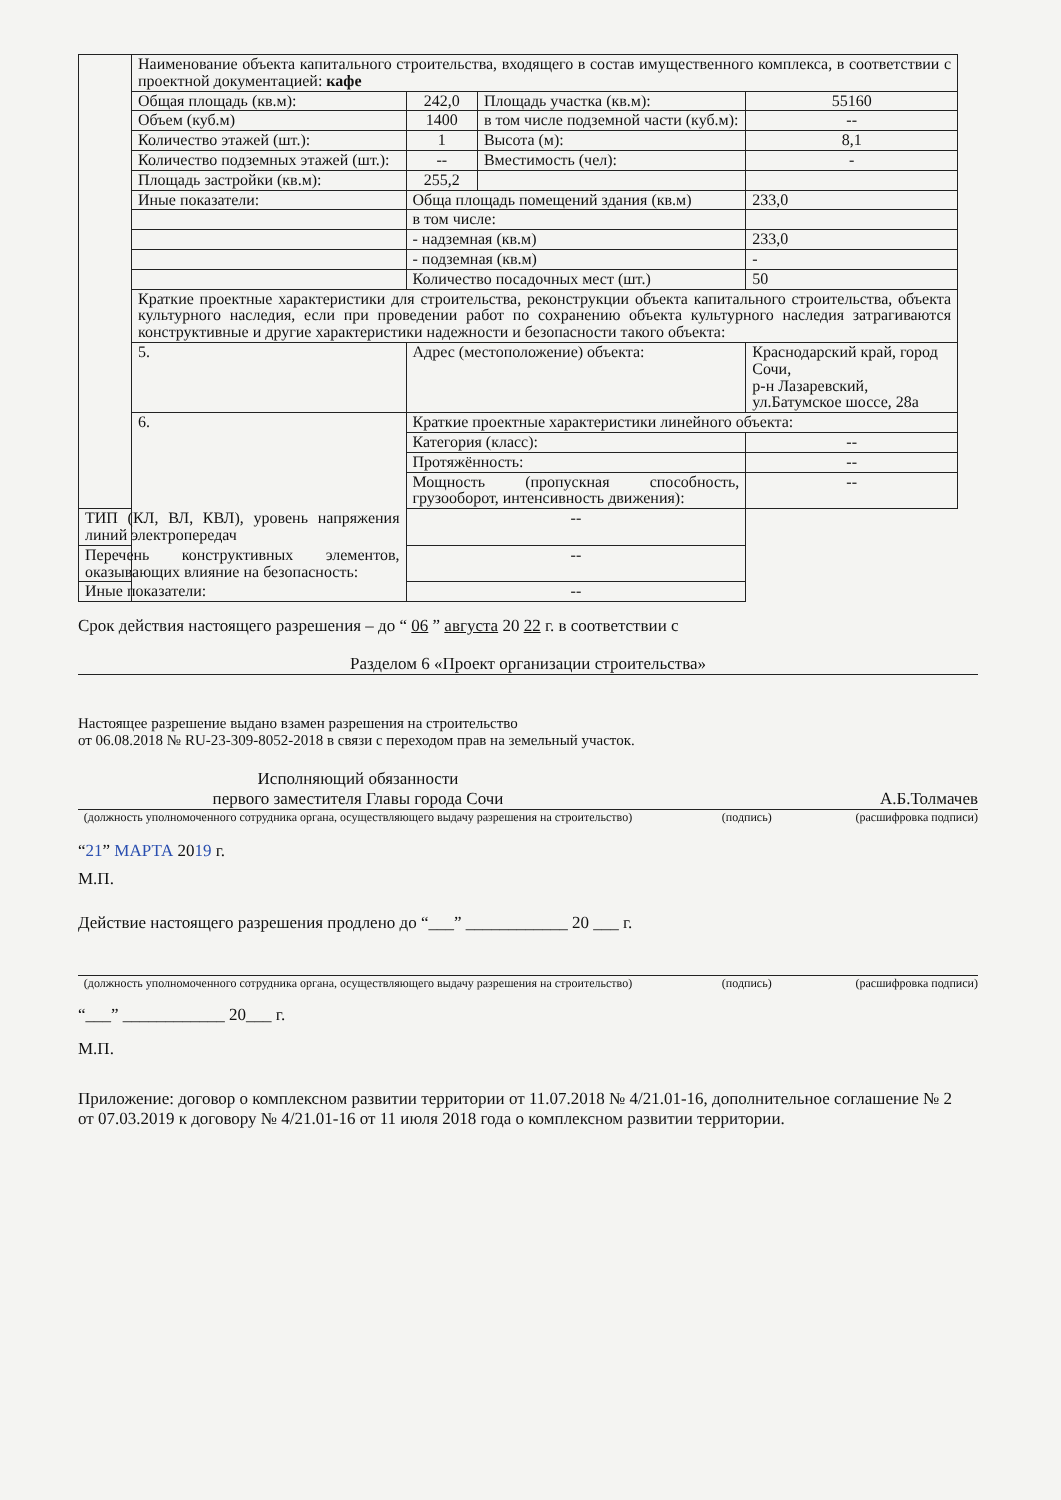| | Наименование объекта капитального строительства, входящего в состав имущественного комплекса, в соответствии с проектной документацией: кафе | | | |
| | Общая площадь (кв.м): | 242,0 | Площадь участка (кв.м): | 55160 |
| | Объем (куб.м) | 1400 | в том числе подземной части (куб.м): | -- |
| | Количество этажей (шт.): | 1 | Высота (м): | 8,1 |
| | Количество подземных этажей (шт.): | -- | Вместимость (чел): | - |
| | Площадь застройки (кв.м): | 255,2 | | |
| | Иные показатели: | Обща площадь помещений здания (кв.м) | | 233,0 |
| | | в том числе: | | |
| | | - надземная (кв.м) | | 233,0 |
| | | - подземная (кв.м) | | - |
| | | Количество посадочных мест (шт.) | | 50 |
| | Краткие проектные характеристики для строительства, реконструкции объекта капитального строительства, объекта культурного наследия, если при проведении работ по сохранению объекта культурного наследия затрагиваются конструктивные и другие характеристики надежности и безопасности такого объекта: | | | |
| | 5. | Адрес (местоположение) объекта: | | Краснодарский край, город Сочи, р-н Лазаревский, ул.Батумское шоссе, 28а |
| | 6. | Краткие проектные характеристики линейного объекта: | | |
| | | Категория (класс): | | -- |
| | | Протяжённость: | | -- |
| | | Мощность (пропускная способность, грузооборот, интенсивность движения): | | -- |
| ТИП (КЛ, ВЛ, КВЛ), уровень напряжения линий электропередач | | -- | | |
| Перечень конструктивных элементов, оказывающих влияние на безопасность: | | -- | | |
| Иные показатели: | | -- | | |
Срок действия настоящего разрешения – до “ 06 ” августа 20 22 г. в соответствии с
Разделом 6 «Проект организации строительства»
Настоящее разрешение выдано взамен разрешения на строительство
от 06.08.2018 № RU-23-309-8052-2018 в связи с переходом прав на земельный участок.
Исполняющий обязанности
первого заместителя Главы города Сочи
А.Б.Толмачев
(должность уполномоченного сотрудника органа, осуществляющего выдачу разрешения на строительство) (подпись) (расшифровка подписи)
“21” МАРТА 2019 г.
М.П.
Действие настоящего разрешения продлено до “___” ____________ 20 ___ г.
(должность уполномоченного сотрудника органа, осуществляющего выдачу разрешения на строительство) (подпись) (расшифровка подписи)
“___” ____________ 20___ г.
М.П.
Приложение: договор о комплексном развитии территории от 11.07.2018 № 4/21.01-16, дополнительное соглашение № 2 от 07.03.2019 к договору № 4/21.01-16 от 11 июля 2018 года о комплексном развитии территории.